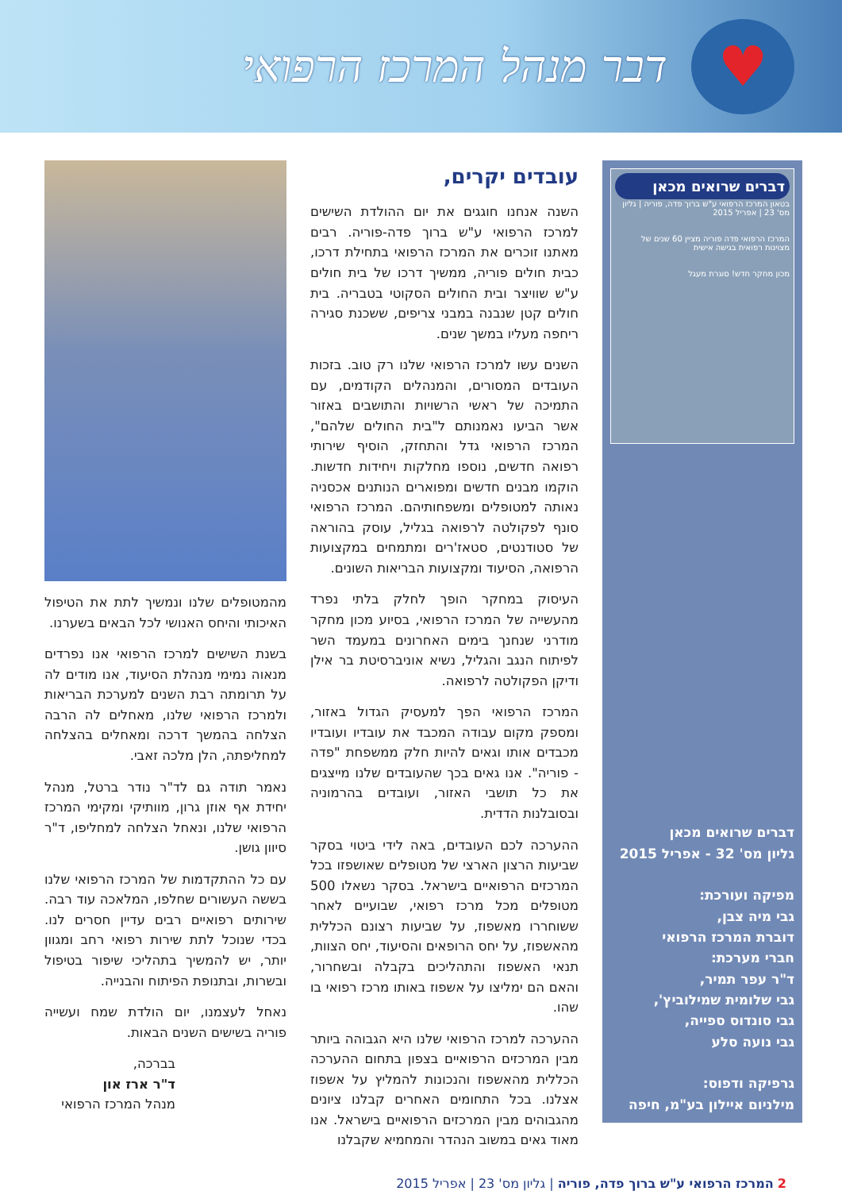♥
דבר מנהל המרכז הרפואי
דברים שרואים מכאן
בטאון המרכז הרפואי ע"ש ברוך פדה, פוריה | גליון מס' 23 | אפריל 2015
המרכז הרפואי פדה פוריה מציין 60 שנים של מצוינות רפואית בגישה אישית
מכון מחקר חדש! סוגרת מעגל
דברים שרואים מכאן
גליון מס' 32 - אפריל 2015
מפיקה ועורכת:
גבי מיה צבן,
דוברת המרכז הרפואי
חברי מערכת:
ד"ר עפר תמיר,
גבי שלומית שמילוביץ',
גבי סונדוס ספייה,
גבי נועה סלע
גרפיקה ודפוס:
מילניום איילון בע"מ, חיפה
עובדים יקרים,
השנה אנחנו חוגגים את יום ההולדת השישים למרכז הרפואי ע"ש ברוך פדה-פוריה. רבים מאתנו זוכרים את המרכז הרפואי בתחילת דרכו, כבית חולים פוריה, ממשיך דרכו של בית חולים ע"ש שוויצר ובית החולים הסקוטי בטבריה. בית חולים קטן שנבנה במבני צריפים, ששכנת סגירה ריחפה מעליו במשך שנים.
השנים עשו למרכז הרפואי שלנו רק טוב. בזכות העובדים המסורים, והמנהלים הקודמים, עם התמיכה של ראשי הרשויות והתושבים באזור אשר הביעו נאמנותם ל"בית החולים שלהם", המרכז הרפואי גדל והתחזק, הוסיף שירותי רפואה חדשים, נוספו מחלקות ויחידות חדשות. הוקמו מבנים חדשים ומפוארים הנותנים אכסניה נאותה למטופלים ומשפחותיהם. המרכז הרפואי סונף לפקולטה לרפואה בגליל, עוסק בהוראה של סטודנטים, סטאז'רים ומתמחים במקצועות הרפואה, הסיעוד ומקצועות הבריאות השונים.
העיסוק במחקר הופך לחלק בלתי נפרד מהעשייה של המרכז הרפואי, בסיוע מכון מחקר מודרני שנחנך בימים האחרונים במעמד השר לפיתוח הנגב והגליל, נשיא אוניברסיטת בר אילן ודיקן הפקולטה לרפואה.
המרכז הרפואי הפך למעסיק הגדול באזור, ומספק מקום עבודה המכבד את עובדיו ועובדיו מכבדים אותו וגאים להיות חלק ממשפחת "פדה - פוריה". אנו גאים בכך שהעובדים שלנו מייצגים את כל תושבי האזור, ועובדים בהרמוניה ובסובלנות הדדית.
ההערכה לכם העובדים, באה לידי ביטוי בסקר שביעות הרצון הארצי של מטופלים שאושפזו בכל המרכזים הרפואיים בישראל. בסקר נשאלו 500 מטופלים מכל מרכז רפואי, שבועיים לאחר ששוחררו מאשפוז, על שביעות רצונם הכללית מהאשפוז, על יחס הרופאים והסיעוד, יחס הצוות, תנאי האשפוז והתהליכים בקבלה ובשחרור, והאם הם ימליצו על אשפוז באותו מרכז רפואי בו שהו.
ההערכה למרכז הרפואי שלנו היא הגבוהה ביותר מבין המרכזים הרפואיים בצפון בתחום ההערכה הכללית מהאשפוז והנכונות להמליץ על אשפוז אצלנו. בכל התחומים האחרים קבלנו ציונים מהגבוהים מבין המרכזים הרפואיים בישראל. אנו מאוד גאים במשוב הנהדר והמחמיא שקבלנו
מהמטופלים שלנו ונמשיך לתת את הטיפול האיכותי והיחס האנושי לכל הבאים בשערנו.
בשנת השישים למרכז הרפואי אנו נפרדים מנאוה נמימי מנהלת הסיעוד, אנו מודים לה על תרומתה רבת השנים למערכת הבריאות ולמרכז הרפואי שלנו, מאחלים לה הרבה הצלחה בהמשך דרכה ומאחלים בהצלחה למחליפתה, הלן מלכה זאבי.
נאמר תודה גם לד"ר נודר ברטל, מנהל יחידת אף אוזן גרון, מוותיקי ומקימי המרכז הרפואי שלנו, ונאחל הצלחה למחליפו, ד"ר סיוון גושן.
עם כל ההתקדמות של המרכז הרפואי שלנו בששה העשורים שחלפו, המלאכה עוד רבה. שירותים רפואיים רבים עדיין חסרים לנו. בכדי שנוכל לתת שירות רפואי רחב ומגוון יותר, יש להמשיך בתהליכי שיפור בטיפול ובשרות, ובתנופת הפיתוח והבנייה.
נאחל לעצמנו, יום הולדת שמח ועשייה פוריה בשישים השנים הבאות.
בברכה,
ד"ר ארז און
מנהל המרכז הרפואי
2 המרכז הרפואי ע"ש ברוך פדה, פוריה | גליון מס' 23 | אפריל 2015